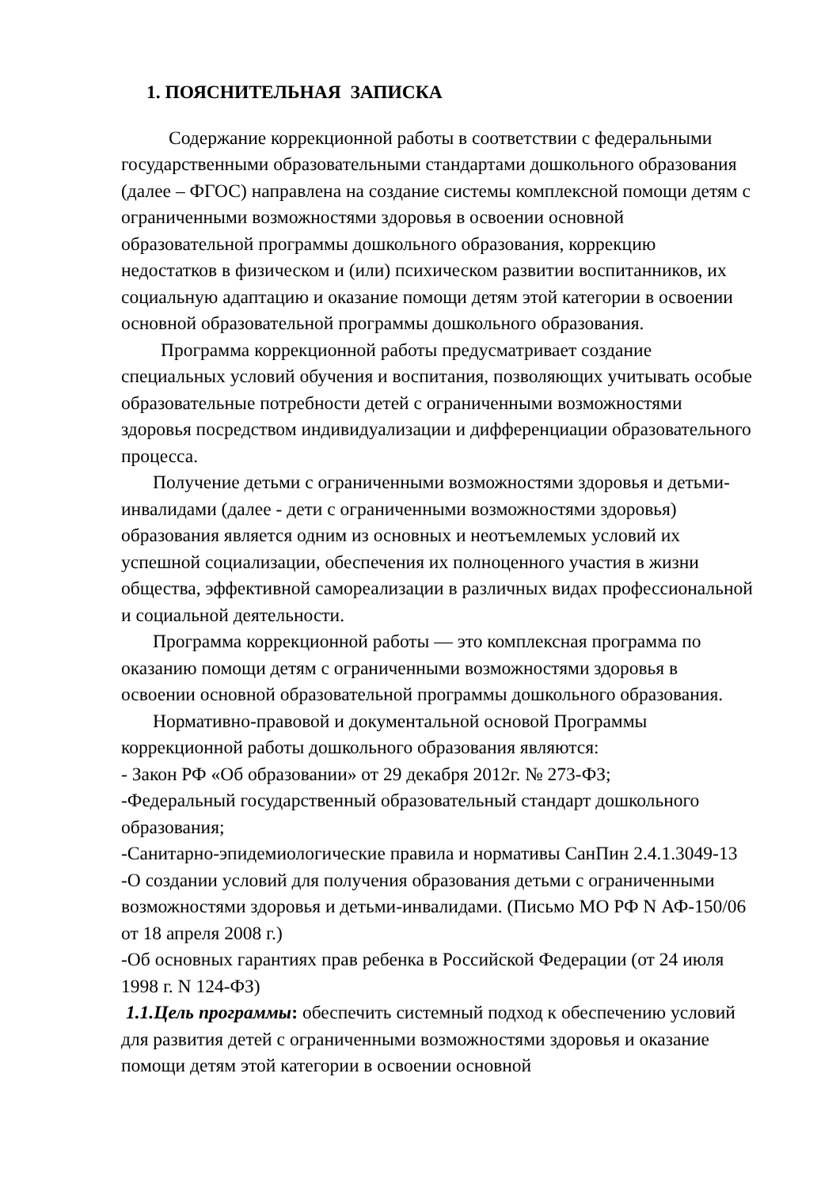1. ПОЯСНИТЕЛЬНАЯ ЗАПИСКА
Содержание коррекционной работы в соответствии с федеральными государственными образовательными стандартами дошкольного образования (далее – ФГОС) направлена на создание системы комплексной помощи детям с ограниченными возможностями здоровья в освоении основной образовательной программы дошкольного образования, коррекцию недостатков в физическом и (или) психическом развитии воспитанников, их социальную адаптацию и оказание помощи детям этой категории в освоении основной образовательной программы дошкольного образования.
Программа коррекционной работы предусматривает создание специальных условий обучения и воспитания, позволяющих учитывать особые образовательные потребности детей с ограниченными возможностями здоровья посредством индивидуализации и дифференциации образовательного процесса.
Получение детьми с ограниченными возможностями здоровья и детьми-инвалидами (далее - дети с ограниченными возможностями здоровья) образования является одним из основных и неотъемлемых условий их успешной социализации, обеспечения их полноценного участия в жизни общества, эффективной самореализации в различных видах профессиональной и социальной деятельности.
Программа коррекционной работы — это комплексная программа по оказанию помощи детям с ограниченными возможностями здоровья в освоении основной образовательной программы дошкольного образования.
Нормативно-правовой и документальной основой Программы коррекционной работы дошкольного образования являются:
- Закон РФ «Об образовании» от 29 декабря 2012г. № 273-ФЗ;
-Федеральный государственный образовательный стандарт дошкольного образования;
-Санитарно-эпидемиологические правила и нормативы СанПин 2.4.1.3049-13
-О создании условий для получения образования детьми с ограниченными возможностями здоровья и детьми-инвалидами. (Письмо МО РФ N АФ-150/06 от 18 апреля 2008 г.)
-Об основных гарантиях прав ребенка в Российской Федерации (от 24 июля 1998 г. N 124-ФЗ)
1.1.Цель программы: обеспечить системный подход к обеспечению условий для развития детей с ограниченными возможностями здоровья и оказание помощи детям этой категории в освоении основной